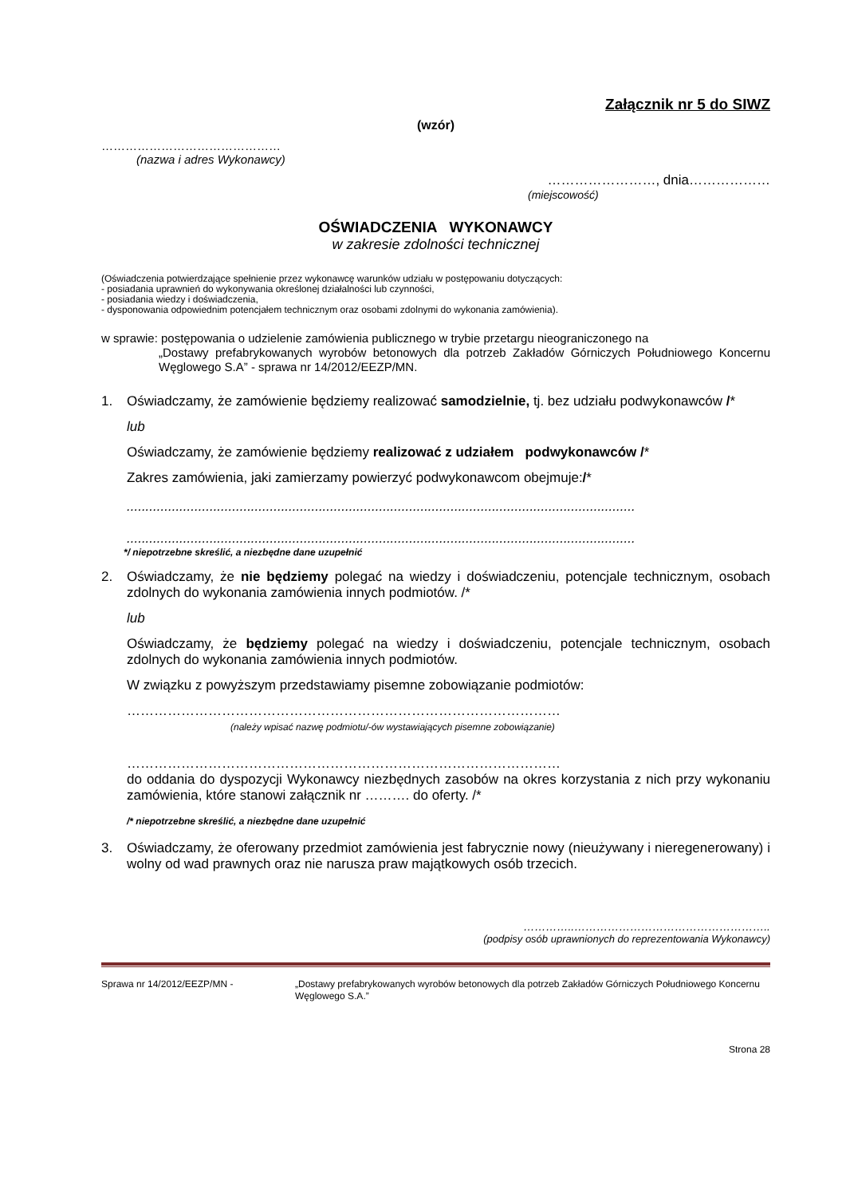Załącznik nr 5 do SIWZ
(wzór)
………………………………………
(nazwa i adres Wykonawcy)
……………………, dnia………………
(miejscowość)
OŚWIADCZENIA WYKONAWCY
w zakresie zdolności technicznej
(Oświadczenia potwierdzające spełnienie przez wykonawcę warunków udziału w postępowaniu dotyczących:
- posiadania uprawnień do wykonywania określonej działalności lub czynności,
- posiadania wiedzy i doświadczenia,
- dysponowania odpowiednim potencjałem technicznym oraz osobami zdolnymi do wykonania zamówienia).
w sprawie: postępowania o udzielenie zamówienia publicznego w trybie przetargu nieograniczonego na
„Dostawy prefabrykowanych wyrobów betonowych dla potrzeb Zakładów Górniczych Południowego Koncernu Węglowego S.A” - sprawa nr 14/2012/EEZP/MN.
1. Oświadczamy, że zamówienie będziemy realizować samodzielnie, tj. bez udziału podwykonawców /*
lub
Oświadczamy, że zamówienie będziemy realizować z udziałem podwykonawców /*
Zakres zamówienia, jaki zamierzamy powierzyć podwykonawcom obejmuje:/*
.......................................................................................................................................
.......................................................................................................................................
*/ niepotrzebne skreślić, a niezbędne dane uzupełnić
2. Oświadczamy, że nie będziemy polegać na wiedzy i doświadczeniu, potencjale technicznym, osobach zdolnych do wykonania zamówienia innych podmiotów. /*
lub
Oświadczamy, że będziemy polegać na wiedzy i doświadczeniu, potencjale technicznym, osobach zdolnych do wykonania zamówienia innych podmiotów.
W związku z powyższym przedstawiamy pisemne zobowiązanie podmiotów:
……………………………………………………………………………………
(należy wpisać nazwę podmiotu/-ów wystawiających pisemne zobowiązanie)
……………………………………………………………………………………
do oddania do dyspozycji Wykonawcy niezbędnych zasobów na okres korzystania z nich przy wykonaniu zamówienia, które stanowi załącznik nr ………. do oferty. /*
/* niepotrzebne skreślić, a niezbędne dane uzupełnić
3. Oświadczamy, że oferowany przedmiot zamówienia jest fabrycznie nowy (nieużywany i nieregenerowany) i wolny od wad prawnych oraz nie narusza praw majątkowych osób trzecich.
…………..……………………………………………..
(podpisy osób uprawnionych do reprezentowania Wykonawcy)
Sprawa nr 14/2012/EEZP/MN - „Dostawy prefabrykowanych wyrobów betonowych dla potrzeb Zakładów Górniczych Południowego Koncernu Węglowego S.A.”
Strona 28